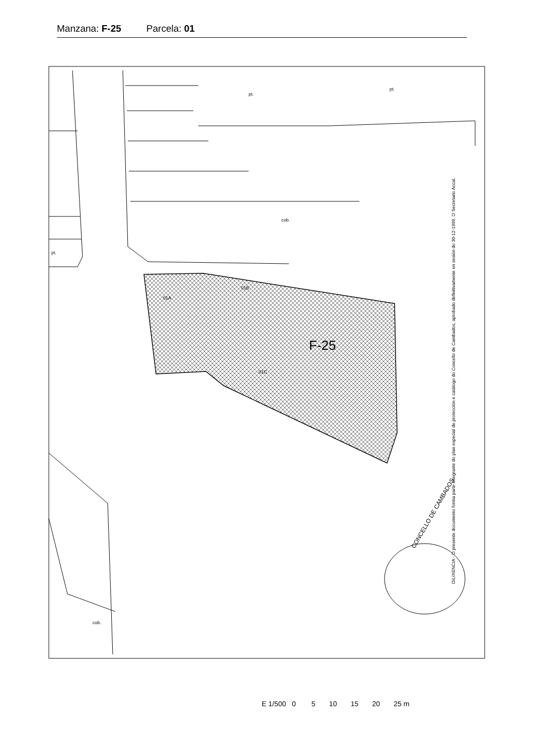Manzana: F-25 Parcela: 01
F-25
01A
01B
01C
pt.
pt.
pt.
cob.
cob.
DILIXENCIA - O presente documento forma parte integrante do plan especial de protección e catálogo do Concello de Cambados, aprobado definitivamente en sesión do 30-12-1999. O Secretario Accal.
CONCELLO DE CAMBADOS
E 1/500 0 5 10 15 20 25 m